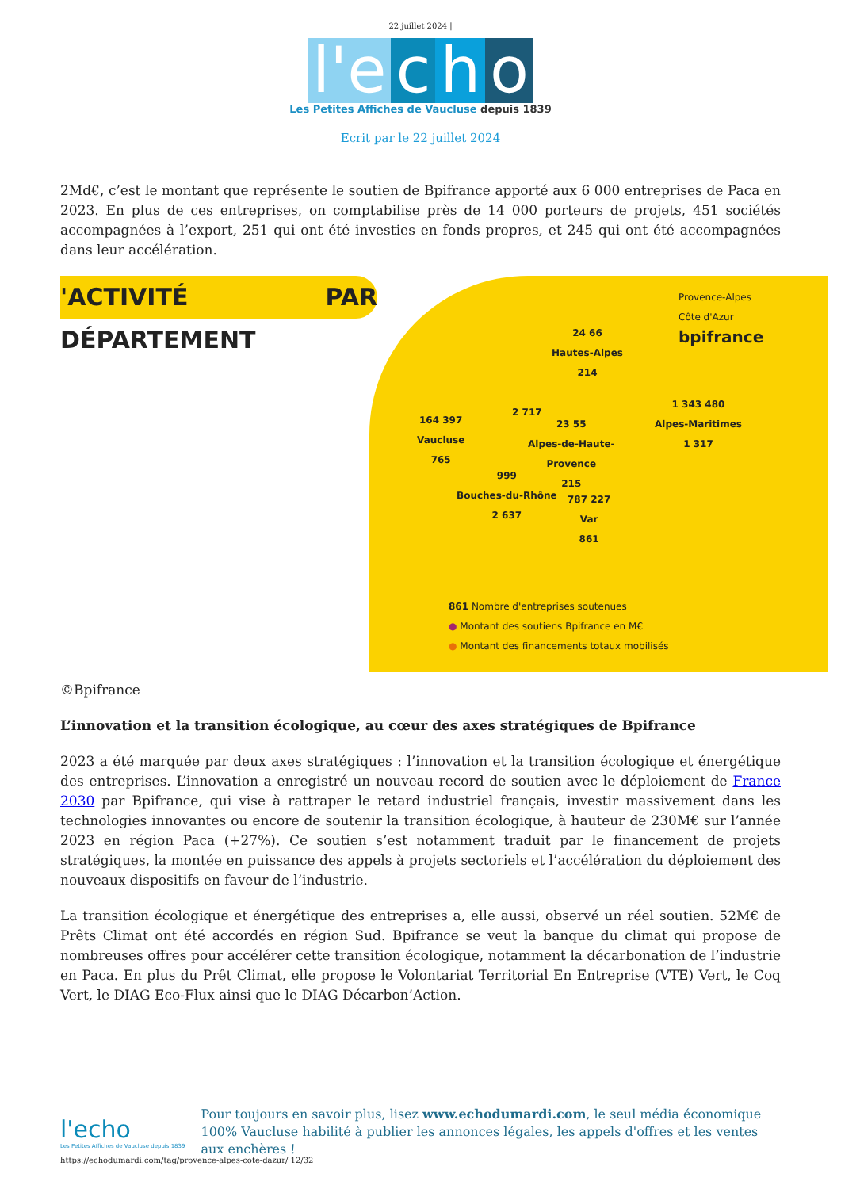22 juillet 2024 |
l'e c h o
Les Petites Affiches de Vaucluse depuis 1839
Ecrit par le 22 juillet 2024
2Md€, c’est le montant que représente le soutien de Bpifrance apporté aux 6 000 entreprises de Paca en 2023. En plus de ces entreprises, on comptabilise près de 14 000 porteurs de projets, 451 sociétés accompagnées à l’export, 251 qui ont été investies en fonds propres, et 245 qui ont été accompagnées dans leur accélération.
'ACTIVITÉ PAR DÉPARTEMENT
Provence-Alpes
Côte d'Azur
bpifrance
24 66
Hautes-Alpes
214
164 397
Vaucluse
765
2 717
23 55
Alpes-de-Haute-
Provence
215
1 343 480
Alpes-Maritimes
1 317
999
Bouches-du-Rhône
2 637
787 227
Var
861
861 Nombre d'entreprises soutenues
● Montant des soutiens Bpifrance en M€
● Montant des financements totaux mobilisés
©Bpifrance
L’innovation et la transition écologique, au cœur des axes stratégiques de Bpifrance
2023 a été marquée par deux axes stratégiques : l’innovation et la transition écologique et énergétique des entreprises. L’innovation a enregistré un nouveau record de soutien avec le déploiement de France 2030 par Bpifrance, qui vise à rattraper le retard industriel français, investir massivement dans les technologies innovantes ou encore de soutenir la transition écologique, à hauteur de 230M€ sur l’année 2023 en région Paca (+27%). Ce soutien s’est notamment traduit par le financement de projets stratégiques, la montée en puissance des appels à projets sectoriels et l’accélération du déploiement des nouveaux dispositifs en faveur de l’industrie.
La transition écologique et énergétique des entreprises a, elle aussi, observé un réel soutien. 52M€ de Prêts Climat ont été accordés en région Sud. Bpifrance se veut la banque du climat qui propose de nombreuses offres pour accélérer cette transition écologique, notamment la décarbonation de l’industrie en Paca. En plus du Prêt Climat, elle propose le Volontariat Territorial En Entreprise (VTE) Vert, le Coq Vert, le DIAG Eco-Flux ainsi que le DIAG Décarbon’Action.
l'echo
Les Petites Affiches de Vaucluse depuis 1839
Pour toujours en savoir plus, lisez www.echodumardi.com, le seul média économique 100% Vaucluse habilité à publier les annonces légales, les appels d'offres et les ventes aux enchères !
https://echodumardi.com/tag/provence-alpes-cote-dazur/ 12/32